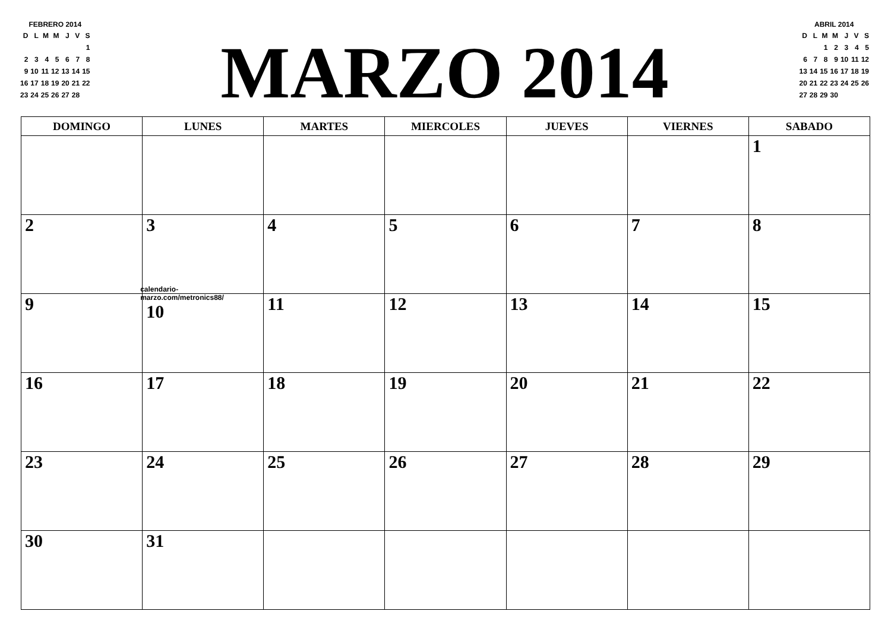FEBRERO 2014
| D | L | M | M | J | V | S |
| --- | --- | --- | --- | --- | --- | --- |
| | | | | | | 1 |
| 2 | 3 | 4 | 5 | 6 | 7 | 8 |
| 9 | 10 | 11 | 12 | 13 | 14 | 15 |
| 16 | 17 | 18 | 19 | 20 | 21 | 22 |
| 23 | 24 | 25 | 26 | 27 | 28 | |
MARZO 2014
ABRIL 2014
| D | L | M | M | J | V | S |
| --- | --- | --- | --- | --- | --- | --- |
| | | 1 | 2 | 3 | 4 | 5 |
| 6 | 7 | 8 | 9 | 10 | 11 | 12 |
| 13 | 14 | 15 | 16 | 17 | 18 | 19 |
| 20 | 21 | 22 | 23 | 24 | 25 | 26 |
| 27 | 28 | 29 | 30 | | | |
| DOMINGO | LUNES | MARTES | MIERCOLES | JUEVES | VIERNES | SABADO |
| --- | --- | --- | --- | --- | --- | --- |
| | | | | | | 1 |
| 2 | 3 | 4 | 5 | 6 | 7 | 8 |
| 9 | calendario-marzo.com/metronics88/ 10 | 11 | 12 | 13 | 14 | 15 |
| 16 | 17 | 18 | 19 | 20 | 21 | 22 |
| 23 | 24 | 25 | 26 | 27 | 28 | 29 |
| 30 | 31 | | | | | |